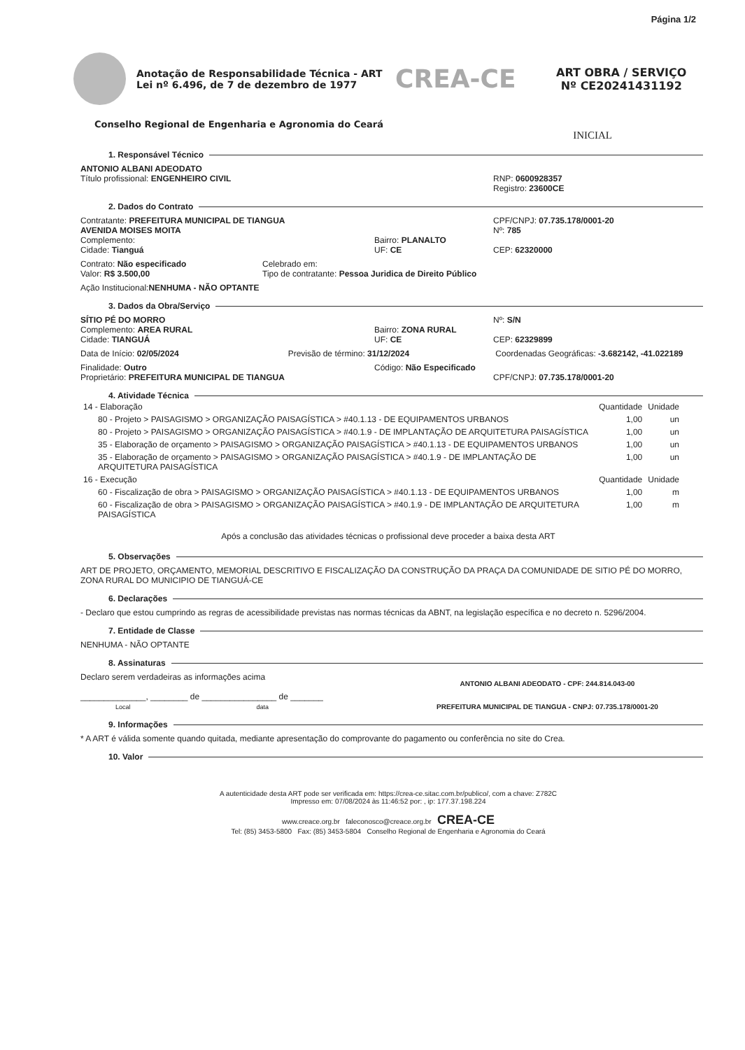Página 1/2
Anotação de Responsabilidade Técnica - ART
Lei nº 6.496, de 7 de dezembro de 1977
CREA-CE
ART OBRA / SERVIÇO
Nº CE20241431192
Conselho Regional de Engenharia e Agronomia do Ceará
INICIAL
1. Responsável Técnico
ANTONIO ALBANI ADEODATO
Título profissional: ENGENHEIRO CIVIL
RNP: 0600928357
Registro: 23600CE
2. Dados do Contrato
Contratante: PREFEITURA MUNICIPAL DE TIANGUA
AVENIDA MOISES MOITA
Complemento:
Cidade: Tianguá
Bairro: PLANALTO
UF: CE
CPF/CNPJ: 07.735.178/0001-20
Nº: 785
CEP: 62320000
Contrato: Não especificado
Valor: R$ 3.500,00
Celebrado em:
Tipo de contratante: Pessoa Juridica de Direito Público
Ação Institucional: NENHUMA - NÃO OPTANTE
3. Dados da Obra/Serviço
SÍTIO PÉ DO MORRO
Complemento: AREA RURAL
Cidade: TIANGUÁ
Bairro: ZONA RURAL
UF: CE
Nº: S/N
CEP: 62329899
Data de Início: 02/05/2024 Previsão de término: 31/12/2024
Coordenadas Geográficas: -3.682142, -41.022189
Finalidade: Outro
Proprietário: PREFEITURA MUNICIPAL DE TIANGUA
Código: Não Especificado
CPF/CNPJ: 07.735.178/0001-20
4. Atividade Técnica
| 14 - Elaboração | Quantidade | Unidade |
| 80 - Projeto > PAISAGISMO > ORGANIZAÇÃO PAISAGÍSTICA > #40.1.13 - DE EQUIPAMENTOS URBANOS | 1,00 | un |
| 80 - Projeto > PAISAGISMO > ORGANIZAÇÃO PAISAGÍSTICA > #40.1.9 - DE IMPLANTAÇÃO DE ARQUITETURA PAISAGÍSTICA | 1,00 | un |
| 35 - Elaboração de orçamento > PAISAGISMO > ORGANIZAÇÃO PAISAGÍSTICA > #40.1.13 - DE EQUIPAMENTOS URBANOS | 1,00 | un |
| 35 - Elaboração de orçamento > PAISAGISMO > ORGANIZAÇÃO PAISAGÍSTICA > #40.1.9 - DE IMPLANTAÇÃO DE ARQUITETURA PAISAGÍSTICA | 1,00 | un |
| 16 - Execução | Quantidade | Unidade |
| 60 - Fiscalização de obra > PAISAGISMO > ORGANIZAÇÃO PAISAGÍSTICA > #40.1.13 - DE EQUIPAMENTOS URBANOS | 1,00 | m |
| 60 - Fiscalização de obra > PAISAGISMO > ORGANIZAÇÃO PAISAGÍSTICA > #40.1.9 - DE IMPLANTAÇÃO DE ARQUITETURA PAISAGÍSTICA | 1,00 | m |
Após a conclusão das atividades técnicas o profissional deve proceder a baixa desta ART
5. Observações
ART DE PROJETO, ORÇAMENTO, MEMORIAL DESCRITIVO E FISCALIZAÇÃO DA CONSTRUÇÃO DA PRAÇA DA COMUNIDADE DE SITIO PÉ DO MORRO, ZONA RURAL DO MUNICIPIO DE TIANGUÁ-CE
6. Declarações
- Declaro que estou cumprindo as regras de acessibilidade previstas nas normas técnicas da ABNT, na legislação específica e no decreto n. 5296/2004.
7. Entidade de Classe
NENHUMA - NÃO OPTANTE
8. Assinaturas
Declaro serem verdadeiras as informações acima
______________, ________ de ________________ de _______
Local data
ANTONIO ALBANI ADEODATO - CPF: 244.814.043-00
PREFEITURA MUNICIPAL DE TIANGUA - CNPJ: 07.735.178/0001-20
9. Informações
* A ART é válida somente quando quitada, mediante apresentação do comprovante do pagamento ou conferência no site do Crea.
10. Valor
A autenticidade desta ART pode ser verificada em: https://crea-ce.sitac.com.br/publico/, com a chave: Z782C
Impresso em: 07/08/2024 às 11:46:52 por: , ip: 177.37.198.224
www.creace.org.br faleconosco@creace.org.br CREA-CE
Tel: (85) 3453-5800 Fax: (85) 3453-5804 Conselho Regional de Engenharia e Agronomia do Ceará